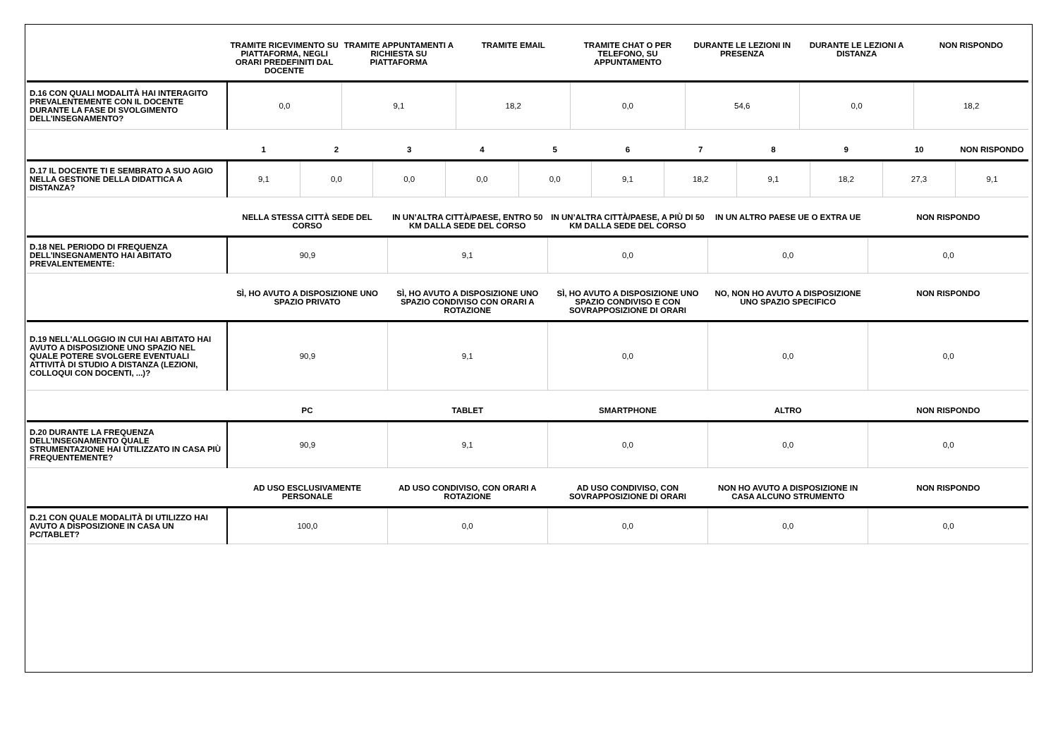| | TRAMITE RICEVIMENTO SU PIATTAFORMA, NEGLI ORARI PREDEFINITI DAL DOCENTE | TRAMITE APPUNTAMENTI A RICHIESTA SU PIATTAFORMA | TRAMITE EMAIL | TRAMITE CHAT O PER TELEFONO, SU APPUNTAMENTO | DURANTE LE LEZIONI IN PRESENZA | DURANTE LE LEZIONI A DISTANZA | NON RISPONDO |
| --- | --- | --- | --- | --- | --- | --- | --- |
| D.16 CON QUALI MODALITÀ HAI INTERAGITO PREVALENTEMENTE CON IL DOCENTE DURANTE LA FASE DI SVOLGIMENTO DELL’INSEGNAMENTO? | 0,0 | 9,1 | 18,2 | 0,0 | 54,6 | 0,0 | 18,2 |
| | 1 | 2 | 3 | 4 | 5 | 6 | 7 | 8 | 9 | 10 | NON RISPONDO |
| --- | --- | --- | --- | --- | --- | --- | --- | --- | --- | --- | --- |
| D.17 IL DOCENTE TI E SEMBRATO A SUO AGIO NELLA GESTIONE DELLA DIDATTICA A DISTANZA? | 9,1 | 0,0 | 0,0 | 0,0 | 0,0 | 9,1 | 18,2 | 9,1 | 18,2 | 27,3 | 9,1 |
| | NELLA STESSA CITTÀ SEDE DEL CORSO | IN UN’ALTRA CITTÀ/PAESE, ENTRO 50 KM DALLA SEDE DEL CORSO | IN UN’ALTRA CITTÀ/PAESE, A PIÙ DI 50 KM DALLA SEDE DEL CORSO | IN UN ALTRO PAESE UE O EXTRA UE | NON RISPONDO |
| --- | --- | --- | --- | --- | --- |
| D.18 NEL PERIODO DI FREQUENZA DELL’INSEGNAMENTO HAI ABITATO PREVALENTEMENTE: | 90,9 | 9,1 | 0,0 | 0,0 | 0,0 |
| | SÌ, HO AVUTO A DISPOSIZIONE UNO SPAZIO PRIVATO | SÌ, HO AVUTO A DISPOSIZIONE UNO SPAZIO CONDIVISO CON ORARI A ROTAZIONE | SÌ, HO AVUTO A DISPOSIZIONE UNO SPAZIO CONDIVISO E CON SOVRAPPOSIZIONE DI ORARI | NO, NON HO AVUTO A DISPOSIZIONE UNO SPAZIO SPECIFICO | NON RISPONDO |
| --- | --- | --- | --- | --- | --- |
| D.19 NELL'ALLOGGIO IN CUI HAI ABITATO HAI AVUTO A DISPOSIZIONE UNO SPAZIO NEL QUALE POTERE SVOLGERE EVENTUALI ATTIVITÀ DI STUDIO A DISTANZA (LEZIONI, COLLOQUI CON DOCENTI, ...)? | 90,9 | 9,1 | 0,0 | 0,0 | 0,0 |
| | PC | TABLET | SMARTPHONE | ALTRO | NON RISPONDO |
| --- | --- | --- | --- | --- | --- |
| D.20 DURANTE LA FREQUENZA DELL’INSEGNAMENTO QUALE STRUMENTAZIONE HAI UTILIZZATO IN CASA PIÙ FREQUENTEMENTE? | 90,9 | 9,1 | 0,0 | 0,0 | 0,0 |
| | AD USO ESCLUSIVAMENTE PERSONALE | AD USO CONDIVISO, CON ORARI A ROTAZIONE | AD USO CONDIVISO, CON SOVRAPPOSIZIONE DI ORARI | NON HO AVUTO A DISPOSIZIONE IN CASA ALCUNO STRUMENTO | NON RISPONDO |
| --- | --- | --- | --- | --- | --- |
| D.21 CON QUALE MODALITÀ DI UTILIZZO HAI AVUTO A DISPOSIZIONE IN CASA UN PC/TABLET? | 100,0 | 0,0 | 0,0 | 0,0 | 0,0 |